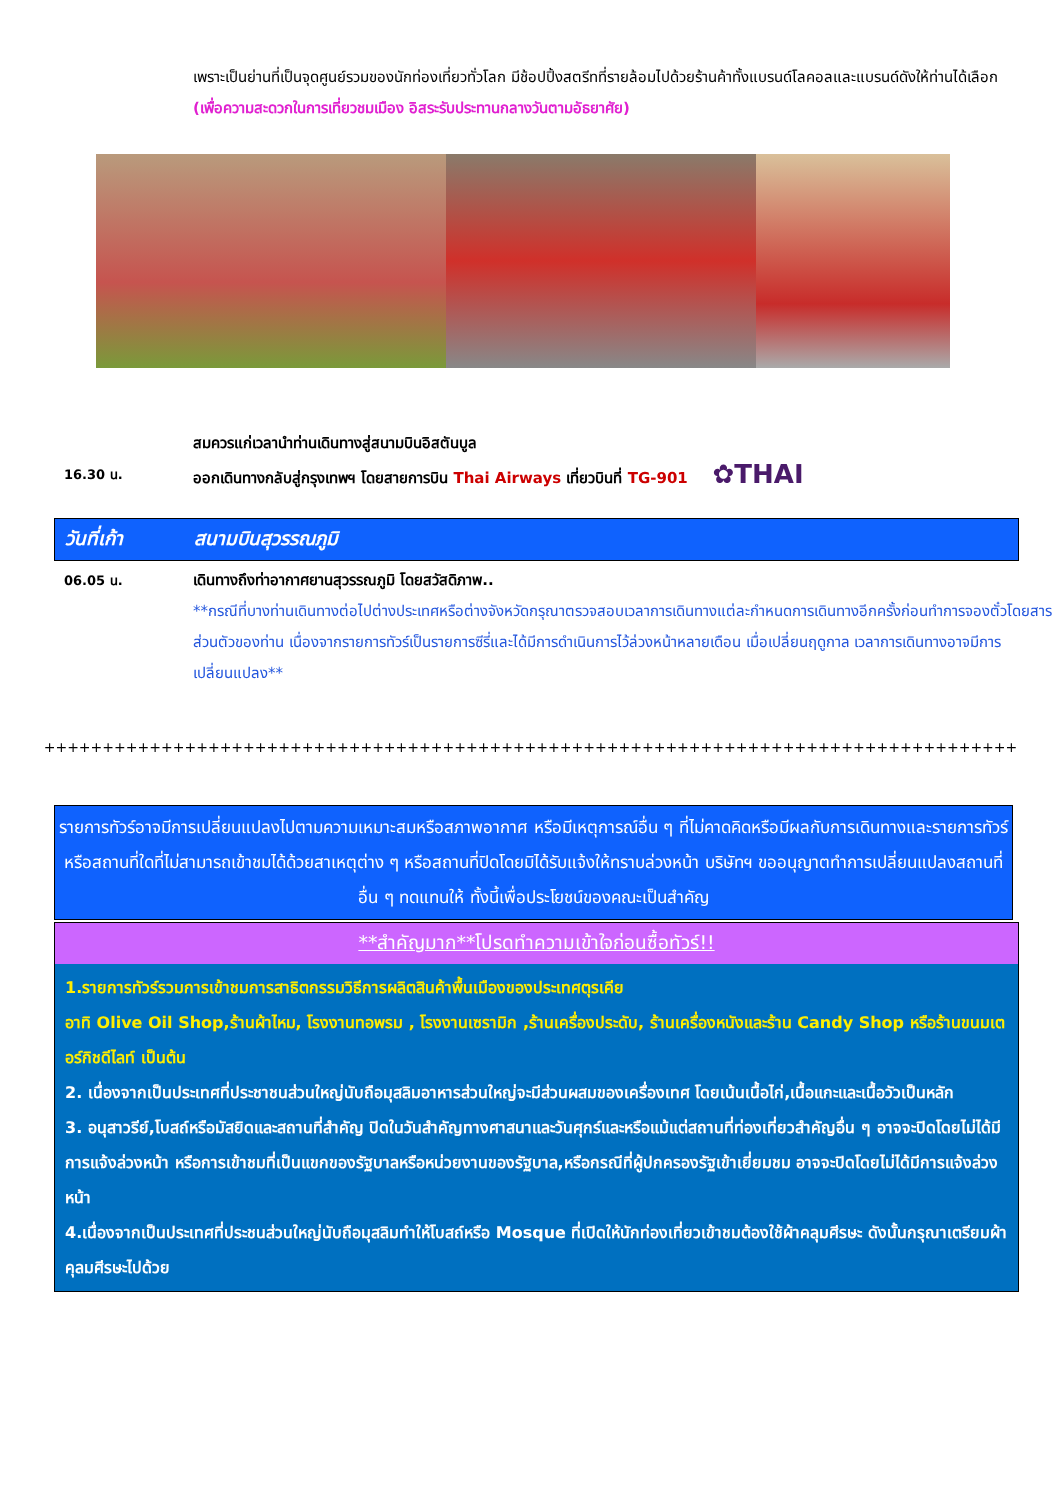เพราะเป็นย่านที่เป็นจุดศูนย์รวมของนักท่องเที่ยวทั่วโลก มีช้อปปิ้งสตรีทที่รายล้อมไปด้วยร้านค้าทั้งแบรนด์โลคอลและแบรนด์ดังให้ท่านได้เลือก
(เพื่อความสะดวกในการเที่ยวชมเมือง อิสระรับประทานกลางวันตามอัธยาศัย)
สมควรแก่เวลานำท่านเดินทางสู่สนามบินอิสตันบูล
16.30 น.
ออกเดินทางกลับสู่กรุงเทพฯ โดยสายการบิน Thai Airways เที่ยวบินที่ TG-901 ✿THAI
วันที่เก้า สนามบินสุวรรณภูมิ
06.05 น.
เดินทางถึงท่าอากาศยานสุวรรณภูมิ โดยสวัสดิภาพ..
**กรณีที่บางท่านเดินทางต่อไปต่างประเทศหรือต่างจังหวัดกรุณาตรวจสอบเวลาการเดินทางแต่ละกำหนดการเดินทางอีกครั้งก่อนทำการจองตั๋วโดยสารส่วนตัวของท่าน เนื่องจากรายการทัวร์เป็นรายการซีรี่และได้มีการดำเนินการไว้ล่วงหน้าหลายเดือน เมื่อเปลี่ยนฤดูกาล เวลาการเดินทางอาจมีการเปลี่ยนแปลง**
+++++++++++++++++++++++++++++++++++++++++++++++++++++++++++++++++++++++++++++++++++
รายการทัวร์อาจมีการเปลี่ยนแปลงไปตามความเหมาะสมหรือสภาพอากาศ หรือมีเหตุการณ์อื่น ๆ ที่ไม่คาดคิดหรือมีผลกับการเดินทางและรายการทัวร์ หรือสถานที่ใดที่ไม่สามารถเข้าชมได้ด้วยสาเหตุต่าง ๆ หรือสถานที่ปิดโดยมิได้รับแจ้งให้ทราบล่วงหน้า บริษัทฯ ขออนุญาตทำการเปลี่ยนแปลงสถานที่อื่น ๆ ทดแทนให้ ทั้งนี้เพื่อประโยชน์ของคณะเป็นสำคัญ
**สำคัญมาก**โปรดทำความเข้าใจก่อนซื้อทัวร์!!
1.รายการทัวร์รวมการเข้าชมการสาธิตกรรมวิธีการผลิตสินค้าพื้นเมืองของประเทศตุรเคีย
อาทิ Olive Oil Shop,ร้านผ้าไหม, โรงงานทอพรม , โรงงานเซรามิก ,ร้านเครื่องประดับ, ร้านเครื่องหนังและร้าน Candy Shop หรือร้านขนมเตอร์กิชดีไลท์ เป็นต้น
2. เนื่องจากเป็นประเทศที่ประชาชนส่วนใหญ่นับถือมุสลิมอาหารส่วนใหญ่จะมีส่วนผสมของเครื่องเทศ โดยเน้นเนื้อไก่,เนื้อแกะและเนื้อวัวเป็นหลัก
3. อนุสาวรีย์,โบสถ์หรือมัสยิดและสถานที่สำคัญ ปิดในวันสำคัญทางศาสนาและวันศุกร์และหรือแม้แต่สถานที่ท่องเที่ยวสำคัญอื่น ๆ อาจจะปิดโดยไม่ได้มีการแจ้งล่วงหน้า หรือการเข้าชมที่เป็นแขกของรัฐบาลหรือหน่วยงานของรัฐบาล,หรือกรณีที่ผู้ปกครองรัฐเข้าเยี่ยมชม อาจจะปิดโดยไม่ได้มีการแจ้งล่วงหน้า
4.เนื่องจากเป็นประเทศที่ประชนส่วนใหญ่นับถือมุสลิมทำให้โบสถ์หรือ Mosque ที่เปิดให้นักท่องเที่ยวเข้าชมต้องใช้ผ้าคลุมศีรษะ ดังนั้นกรุณาเตรียมผ้าคุลมศีรษะไปด้วย